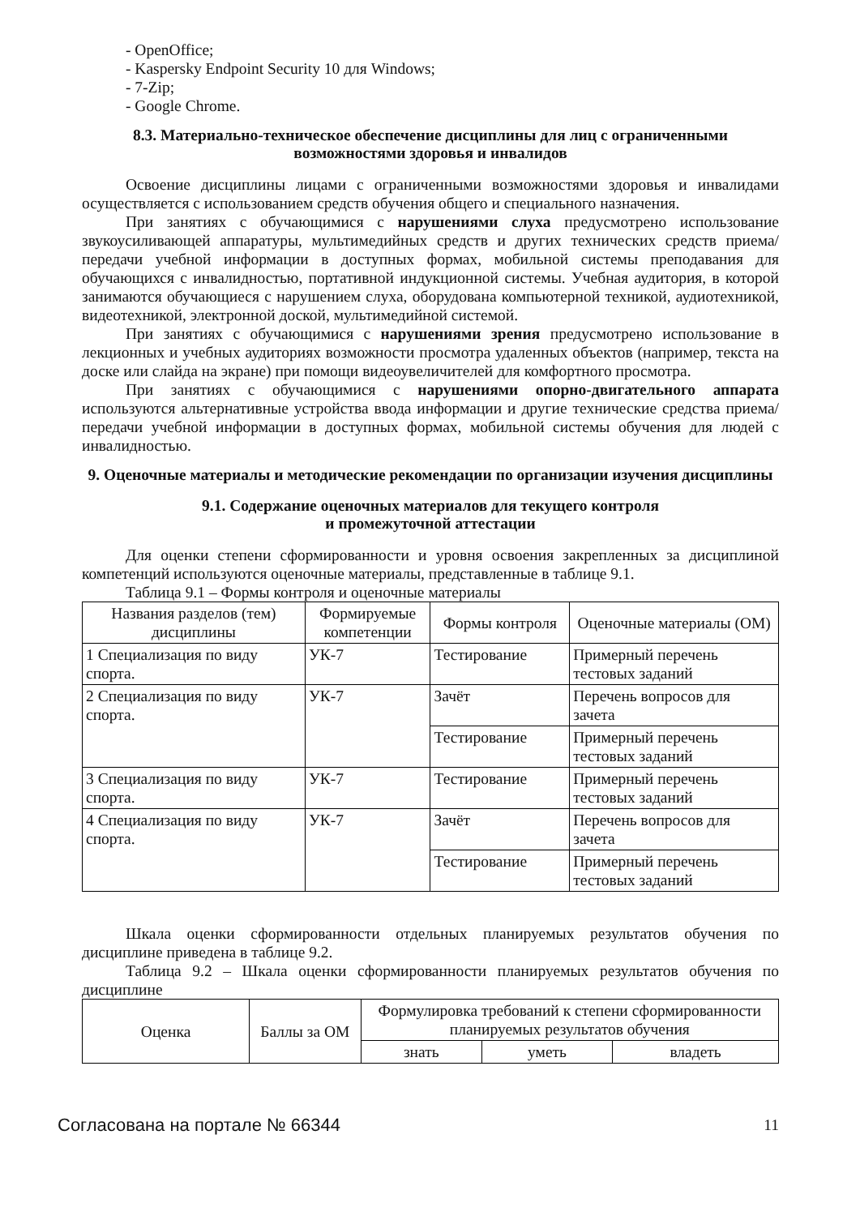- OpenOffice;
- Kaspersky Endpoint Security 10 для Windows;
- 7-Zip;
- Google Chrome.
8.3. Материально-техническое обеспечение дисциплины для лиц с ограниченными возможностями здоровья и инвалидов
Освоение дисциплины лицами с ограниченными возможностями здоровья и инвалидами осуществляется с использованием средств обучения общего и специального назначения.
При занятиях с обучающимися с нарушениями слуха предусмотрено использование звукоусиливающей аппаратуры, мультимедийных средств и других технических средств приема/передачи учебной информации в доступных формах, мобильной системы преподавания для обучающихся с инвалидностью, портативной индукционной системы. Учебная аудитория, в которой занимаются обучающиеся с нарушением слуха, оборудована компьютерной техникой, аудиотехникой, видеотехникой, электронной доской, мультимедийной системой.
При занятиях с обучающимися с нарушениями зрения предусмотрено использование в лекционных и учебных аудиториях возможности просмотра удаленных объектов (например, текста на доске или слайда на экране) при помощи видеоувеличителей для комфортного просмотра.
При занятиях с обучающимися с нарушениями опорно-двигательного аппарата используются альтернативные устройства ввода информации и другие технические средства приема/передачи учебной информации в доступных формах, мобильной системы обучения для людей с инвалидностью.
9. Оценочные материалы и методические рекомендации по организации изучения дисциплины
9.1. Содержание оценочных материалов для текущего контроля
и промежуточной аттестации
Для оценки степени сформированности и уровня освоения закрепленных за дисциплиной компетенций используются оценочные материалы, представленные в таблице 9.1.
Таблица 9.1 – Формы контроля и оценочные материалы
| Названия разделов (тем) дисциплины | Формируемые компетенции | Формы контроля | Оценочные материалы (ОМ) |
| --- | --- | --- | --- |
| 1 Специализация по виду спорта. | УК-7 | Тестирование | Примерный перечень тестовых заданий |
| 2 Специализация по виду спорта. | УК-7 | Зачёт | Перечень вопросов для зачета |
| | | Тестирование | Примерный перечень тестовых заданий |
| 3 Специализация по виду спорта. | УК-7 | Тестирование | Примерный перечень тестовых заданий |
| 4 Специализация по виду спорта. | УК-7 | Зачёт | Перечень вопросов для зачета |
| | | Тестирование | Примерный перечень тестовых заданий |
Шкала оценки сформированности отдельных планируемых результатов обучения по дисциплине приведена в таблице 9.2.
Таблица 9.2 – Шкала оценки сформированности планируемых результатов обучения по дисциплине
| Оценка | Баллы за ОМ | Формулировка требований к степени сформированности планируемых результатов обучения | | |
| --- | --- | --- | --- | --- |
| | | знать | уметь | владеть |
Согласована на портале № 66344 11